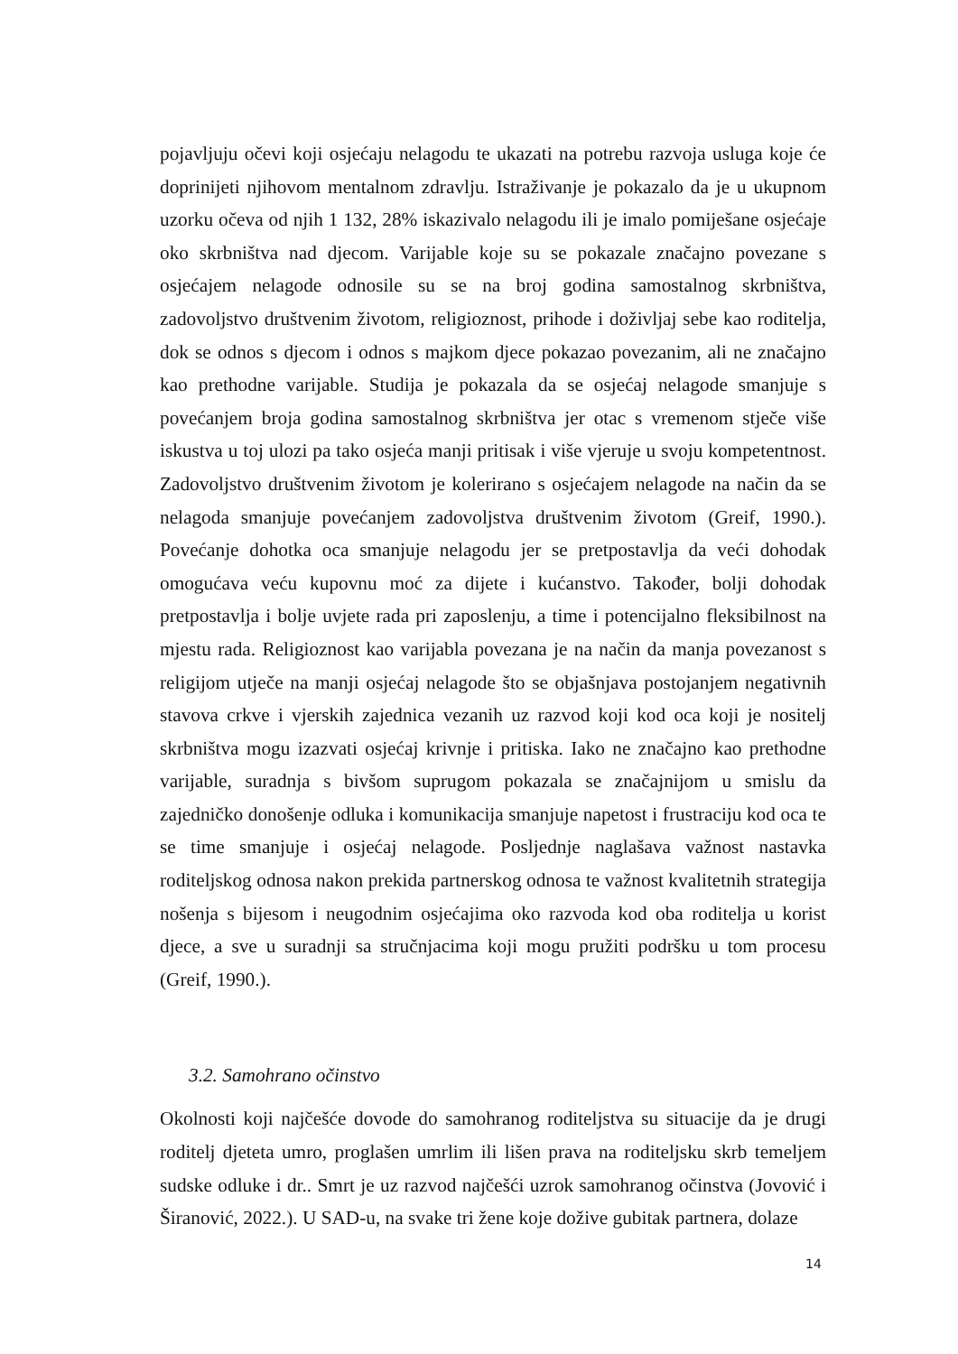pojavljuju očevi koji osjećaju nelagodu te ukazati na potrebu razvoja usluga koje će doprinijeti njihovom mentalnom zdravlju. Istraživanje je pokazalo da je u ukupnom uzorku očeva od njih 1 132, 28% iskazivalo nelagodu ili je imalo pomiješane osjećaje oko skrbništva nad djecom. Varijable koje su se pokazale značajno povezane s osjećajem nelagode odnosile su se na broj godina samostalnog skrbništva, zadovoljstvo društvenim životom, religioznost, prihode i doživljaj sebe kao roditelja, dok se odnos s djecom i odnos s majkom djece pokazao povezanim, ali ne značajno kao prethodne varijable. Studija je pokazala da se osjećaj nelagode smanjuje s povećanjem broja godina samostalnog skrbništva jer otac s vremenom stječe više iskustva u toj ulozi pa tako osjeća manji pritisak i više vjeruje u svoju kompetentnost. Zadovoljstvo društvenim životom je kolerirano s osjećajem nelagode na način da se nelagoda smanjuje povećanjem zadovoljstva društvenim životom (Greif, 1990.). Povećanje dohotka oca smanjuje nelagodu jer se pretpostavlja da veći dohodak omogućava veću kupovnu moć za dijete i kućanstvo. Također, bolji dohodak pretpostavlja i bolje uvjete rada pri zaposlenju, a time i potencijalno fleksibilnost na mjestu rada. Religioznost kao varijabla povezana je na način da manja povezanost s religijom utječe na manji osjećaj nelagode što se objašnjava postojanjem negativnih stavova crkve i vjerskih zajednica vezanih uz razvod koji kod oca koji je nositelj skrbništva mogu izazvati osjećaj krivnje i pritiska. Iako ne značajno kao prethodne varijable, suradnja s bivšom suprugom pokazala se značajnijom u smislu da zajedničko donošenje odluka i komunikacija smanjuje napetost i frustraciju kod oca te se time smanjuje i osjećaj nelagode. Posljednje naglašava važnost nastavka roditeljskog odnosa nakon prekida partnerskog odnosa te važnost kvalitetnih strategija nošenja s bijesom i neugodnim osjećajima oko razvoda kod oba roditelja u korist djece, a sve u suradnji sa stručnjacima koji mogu pružiti podršku u tom procesu (Greif, 1990.).
3.2. Samohrano očinstvo
Okolnosti koji najčešće dovode do samohranog roditeljstva su situacije da je drugi roditelj djeteta umro, proglašen umrlim ili lišen prava na roditeljsku skrb temeljem sudske odluke i dr.. Smrt je uz razvod najčešći uzrok samohranog očinstva (Jovović i Širanović, 2022.). U SAD-u, na svake tri žene koje dožive gubitak partnera, dolaze
14